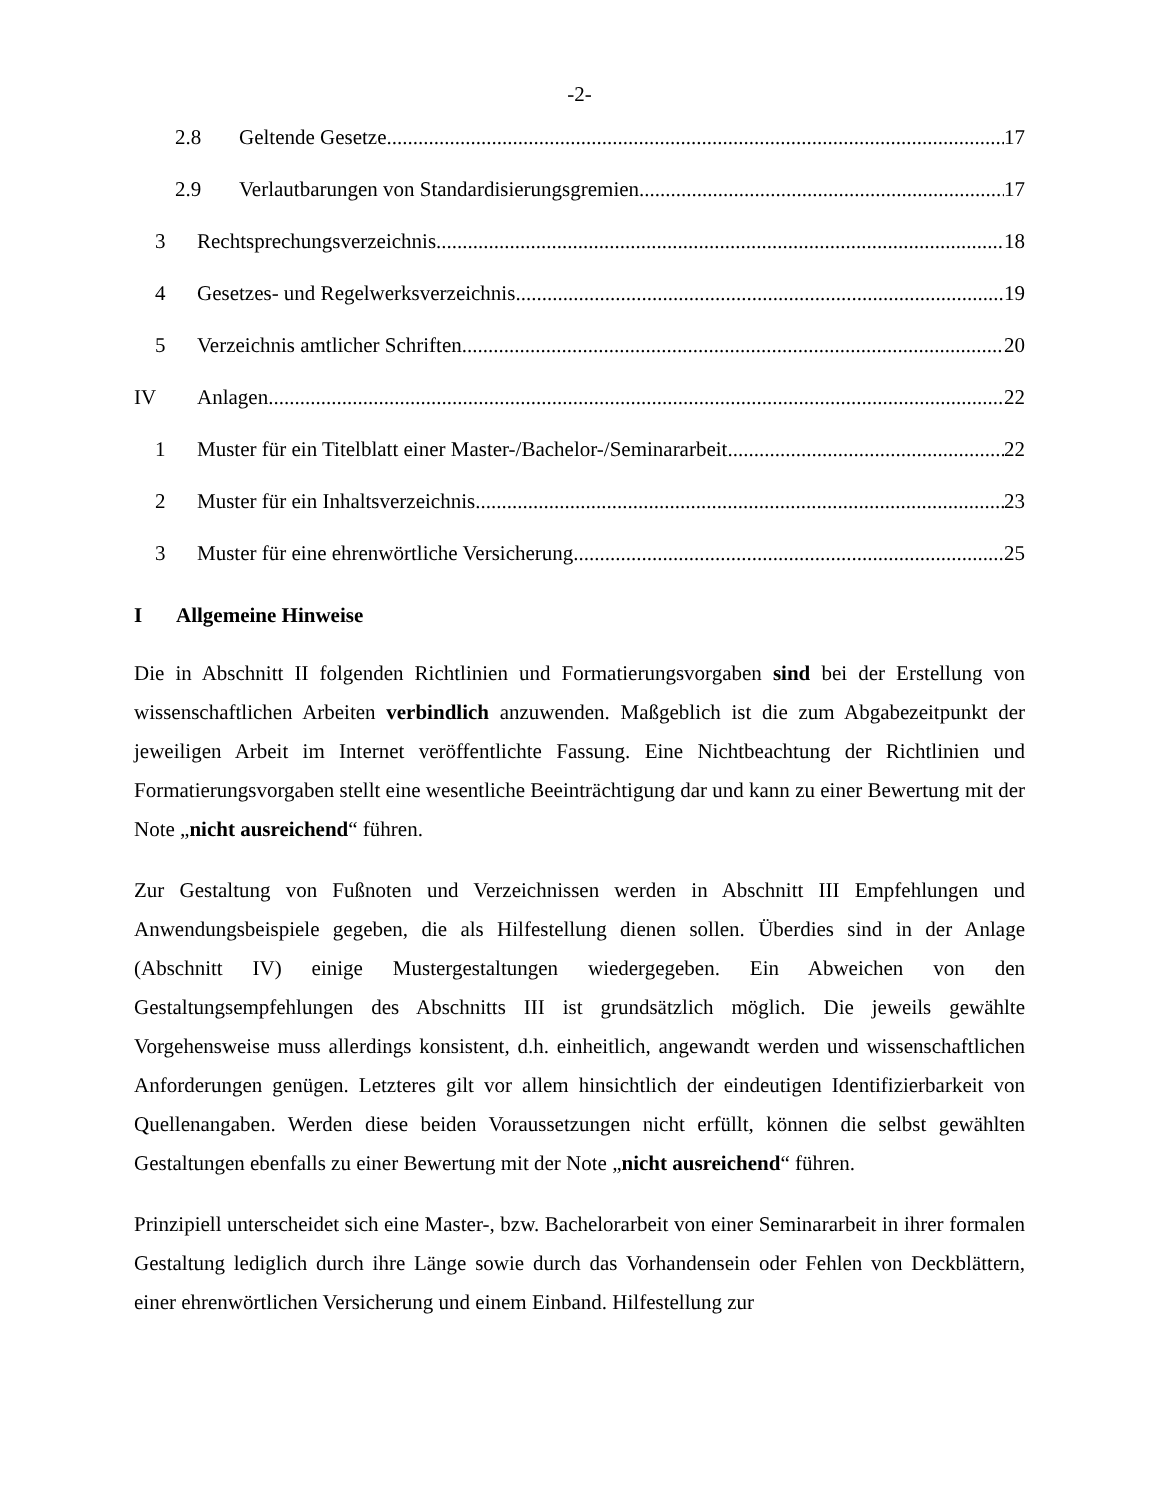-2-
2.8 Geltende Gesetze 17
2.9 Verlautbarungen von Standardisierungsgremien 17
3 Rechtsprechungsverzeichnis 18
4 Gesetzes- und Regelwerksverzeichnis 19
5 Verzeichnis amtlicher Schriften 20
IV Anlagen 22
1 Muster für ein Titelblatt einer Master-/Bachelor-/Seminararbeit 22
2 Muster für ein Inhaltsverzeichnis 23
3 Muster für eine ehrenwörtliche Versicherung 25
I Allgemeine Hinweise
Die in Abschnitt II folgenden Richtlinien und Formatierungsvorgaben sind bei der Erstellung von wissenschaftlichen Arbeiten verbindlich anzuwenden. Maßgeblich ist die zum Abgabezeitpunkt der jeweiligen Arbeit im Internet veröffentlichte Fassung. Eine Nichtbeachtung der Richtlinien und Formatierungsvorgaben stellt eine wesentliche Beeinträchtigung dar und kann zu einer Bewertung mit der Note „nicht ausreichend“ führen.
Zur Gestaltung von Fußnoten und Verzeichnissen werden in Abschnitt III Empfehlungen und Anwendungsbeispiele gegeben, die als Hilfestellung dienen sollen. Überdies sind in der Anlage (Abschnitt IV) einige Mustergestaltungen wiedergegeben. Ein Abweichen von den Gestaltungsempfehlungen des Abschnitts III ist grundsätzlich möglich. Die jeweils gewählte Vorgehensweise muss allerdings konsistent, d.h. einheitlich, angewandt werden und wissenschaftlichen Anforderungen genügen. Letzteres gilt vor allem hinsichtlich der eindeutigen Identifizierbarkeit von Quellenangaben. Werden diese beiden Voraussetzungen nicht erfüllt, können die selbst gewählten Gestaltungen ebenfalls zu einer Bewertung mit der Note „nicht ausreichend“ führen.
Prinzipiell unterscheidet sich eine Master-, bzw. Bachelorarbeit von einer Seminararbeit in ihrer formalen Gestaltung lediglich durch ihre Länge sowie durch das Vorhandensein oder Fehlen von Deckblättern, einer ehrenwörtlichen Versicherung und einem Einband. Hilfestellung zur